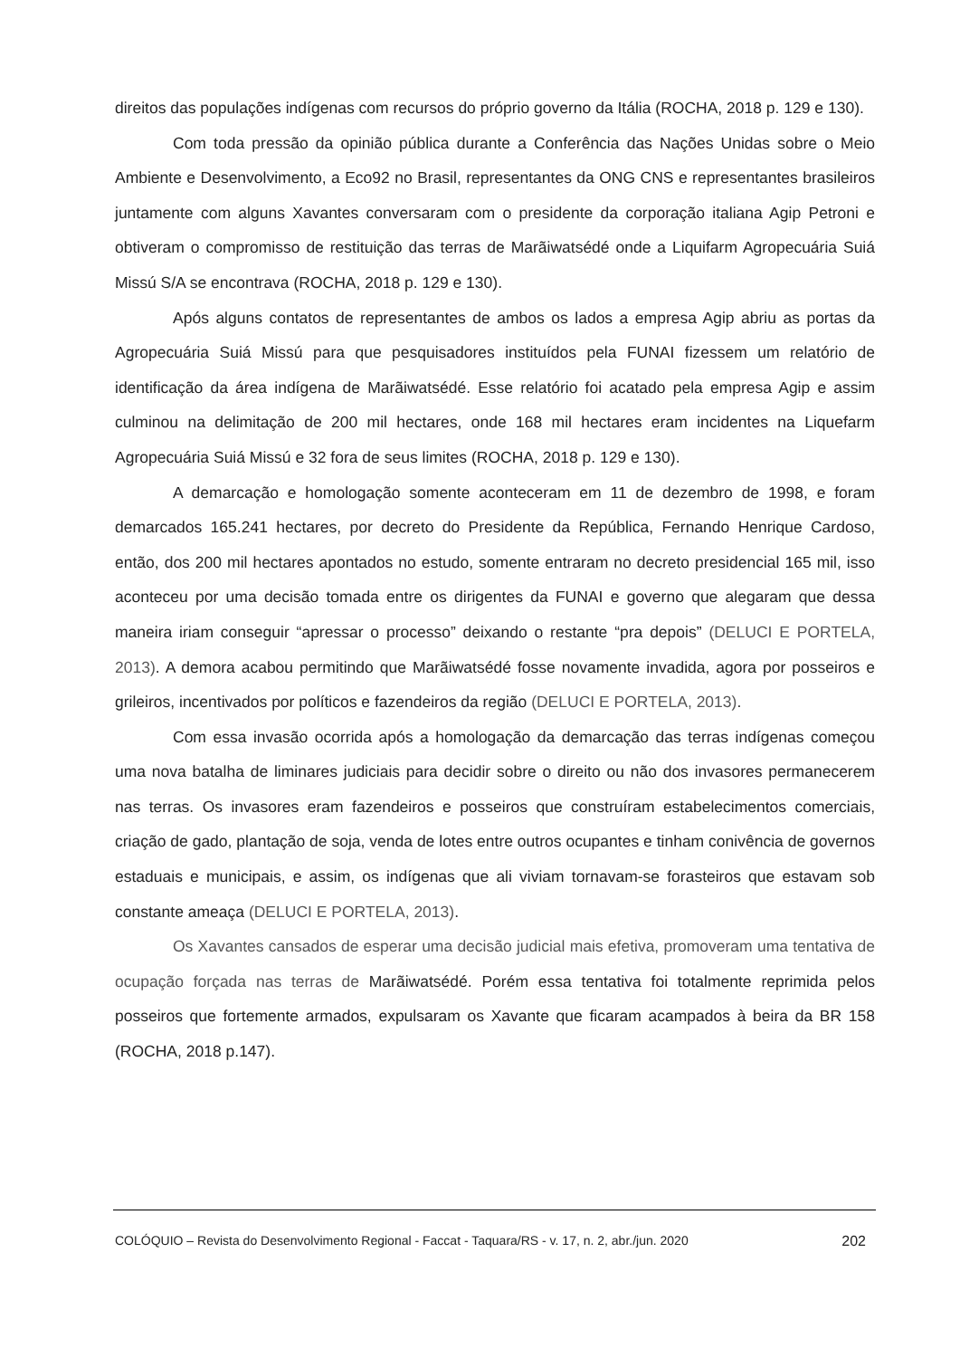direitos das populações indígenas com recursos do próprio governo da Itália (ROCHA, 2018 p. 129 e 130).
Com toda pressão da opinião pública durante a Conferência das Nações Unidas sobre o Meio Ambiente e Desenvolvimento, a Eco92 no Brasil, representantes da ONG CNS e representantes brasileiros juntamente com alguns Xavantes conversaram com o presidente da corporação italiana Agip Petroni e obtiveram o compromisso de restituição das terras de Marãiwatsédé onde a Liquifarm Agropecuária Suiá Missú S/A se encontrava (ROCHA, 2018 p. 129 e 130).
Após alguns contatos de representantes de ambos os lados a empresa Agip abriu as portas da Agropecuária Suiá Missú para que pesquisadores instituídos pela FUNAI fizessem um relatório de identificação da área indígena de Marãiwatsédé. Esse relatório foi acatado pela empresa Agip e assim culminou na delimitação de 200 mil hectares, onde 168 mil hectares eram incidentes na Liquefarm Agropecuária Suiá Missú e 32 fora de seus limites (ROCHA, 2018 p. 129 e 130).
A demarcação e homologação somente aconteceram em 11 de dezembro de 1998, e foram demarcados 165.241 hectares, por decreto do Presidente da República, Fernando Henrique Cardoso, então, dos 200 mil hectares apontados no estudo, somente entraram no decreto presidencial 165 mil, isso aconteceu por uma decisão tomada entre os dirigentes da FUNAI e governo que alegaram que dessa maneira iriam conseguir “apressar o processo” deixando o restante “pra depois” (DELUCI E PORTELA, 2013). A demora acabou permitindo que Marãiwatsédé fosse novamente invadida, agora por posseiros e grileiros, incentivados por políticos e fazendeiros da região (DELUCI E PORTELA, 2013).
Com essa invasão ocorrida após a homologação da demarcação das terras indígenas começou uma nova batalha de liminares judiciais para decidir sobre o direito ou não dos invasores permanecerem nas terras. Os invasores eram fazendeiros e posseiros que construíram estabelecimentos comerciais, criação de gado, plantação de soja, venda de lotes entre outros ocupantes e tinham conivência de governos estaduais e municipais, e assim, os indígenas que ali viviam tornavam-se forasteiros que estavam sob constante ameaça (DELUCI E PORTELA, 2013).
Os Xavantes cansados de esperar uma decisão judicial mais efetiva, promoveram uma tentativa de ocupação forçada nas terras de Marãiwatsédé. Porém essa tentativa foi totalmente reprimida pelos posseiros que fortemente armados, expulsaram os Xavante que ficaram acampados à beira da BR 158 (ROCHA, 2018 p.147).
COLÓQUIO – Revista do Desenvolvimento Regional - Faccat - Taquara/RS - v. 17, n. 2, abr./jun. 2020 202